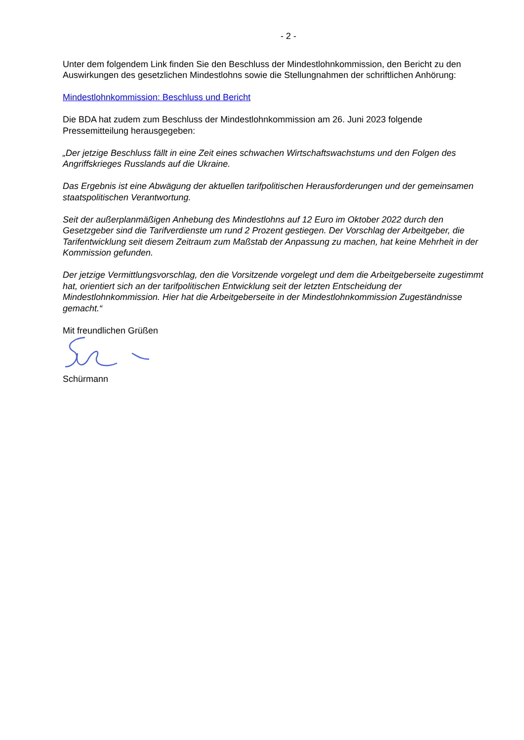- 2 -
Unter dem folgendem Link finden Sie den Beschluss der Mindestlohnkommission, den Bericht zu den Auswirkungen des gesetzlichen Mindestlohns sowie die Stellungnahmen der schriftlichen Anhörung:
Mindestlohnkommission: Beschluss und Bericht
Die BDA hat zudem zum Beschluss der Mindestlohnkommission am 26. Juni 2023 folgende Pressemitteilung herausgegeben:
„Der jetzige Beschluss fällt in eine Zeit eines schwachen Wirtschaftswachstums und den Folgen des Angriffskrieges Russlands auf die Ukraine.
Das Ergebnis ist eine Abwägung der aktuellen tarifpolitischen Herausforderungen und der gemeinsamen staatspolitischen Verantwortung.
Seit der außerplanmäßigen Anhebung des Mindestlohns auf 12 Euro im Oktober 2022 durch den Gesetzgeber sind die Tarifverdienste um rund 2 Prozent gestiegen. Der Vorschlag der Arbeitgeber, die Tarifentwicklung seit diesem Zeitraum zum Maßstab der Anpassung zu machen, hat keine Mehrheit in der Kommission gefunden.
Der jetzige Vermittlungsvorschlag, den die Vorsitzende vorgelegt und dem die Arbeitgeberseite zugestimmt hat, orientiert sich an der tarifpolitischen Entwicklung seit der letzten Entscheidung der Mindestlohnkommission. Hier hat die Arbeitgeberseite in der Mindestlohnkommission Zugeständnisse gemacht.“
Mit freundlichen Grüßen
Schürmann